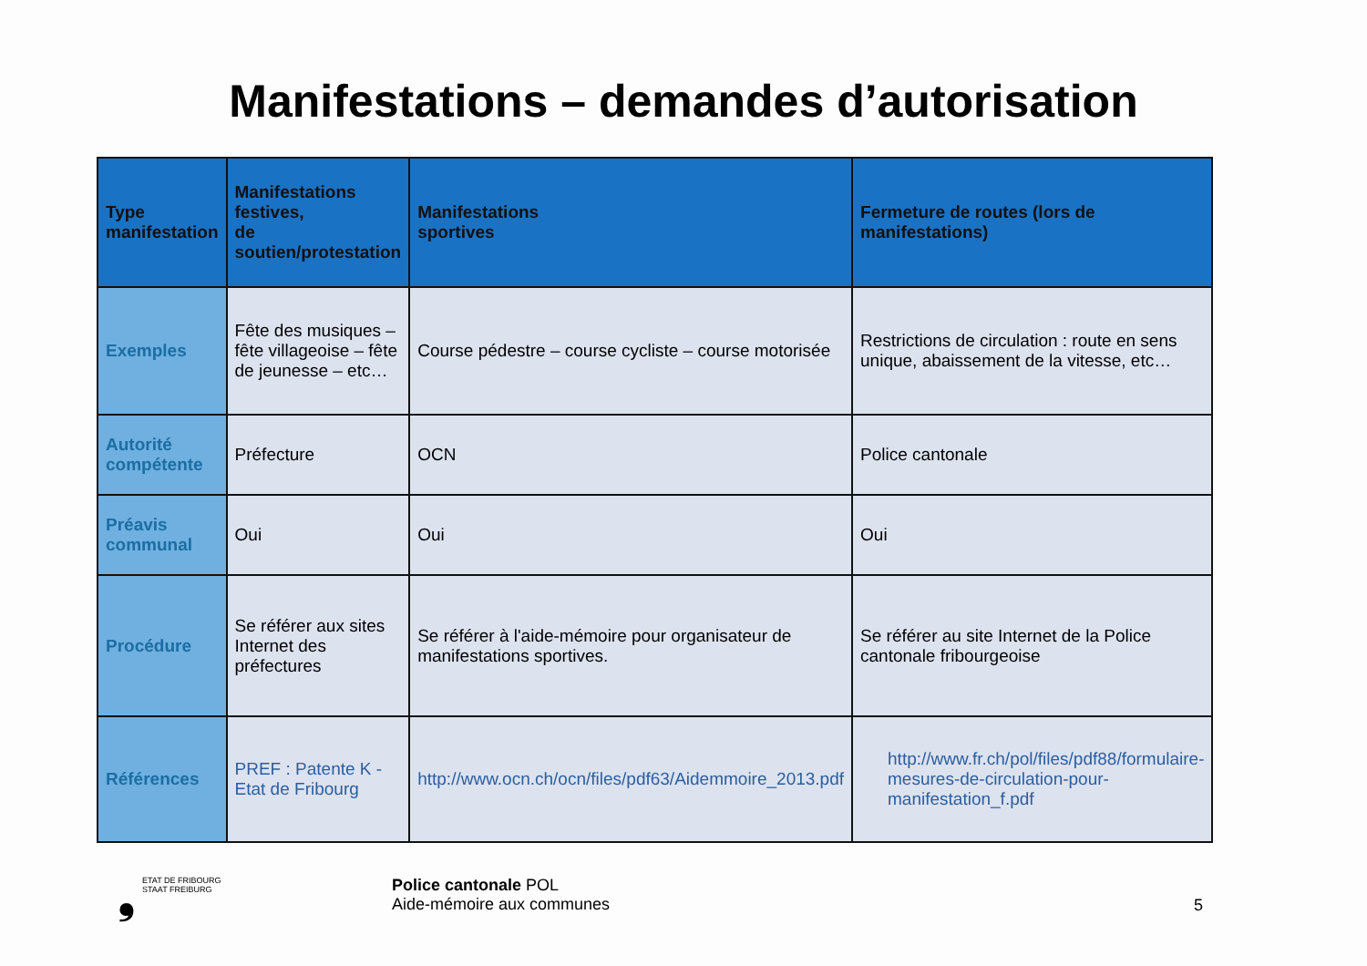Manifestations – demandes d’autorisation
| Type manifestation | Manifestations festives, de soutien/protestation | Manifestations sportives | Fermeture de routes (lors de manifestations) |
| --- | --- | --- | --- |
| Exemples | Fête des musiques – fête villageoise – fête de jeunesse – etc… | Course pédestre – course cycliste – course motorisée | Restrictions de circulation : route en sens unique, abaissement de la vitesse, etc… |
| Autorité compétente | Préfecture | OCN | Police cantonale |
| Préavis communal | Oui | Oui | Oui |
| Procédure | Se référer aux sites Internet des préfectures | Se référer à l'aide-mémoire pour organisateur de manifestations sportives. | Se référer au site Internet de la Police cantonale fribourgeoise |
| Références | PREF : Patente K - Etat de Fribourg | http://www.ocn.ch/ocn/files/pdf63/Aidemmoire_2013.pdf | http://www.fr.ch/pol/files/pdf88/formulaire-mesures-de-circulation-pour-manifestation_f.pdf |
❟ ETAT DE FRIBOURG
STAAT FREIBURG
Police cantonale POL
Aide-mémoire aux communes
5